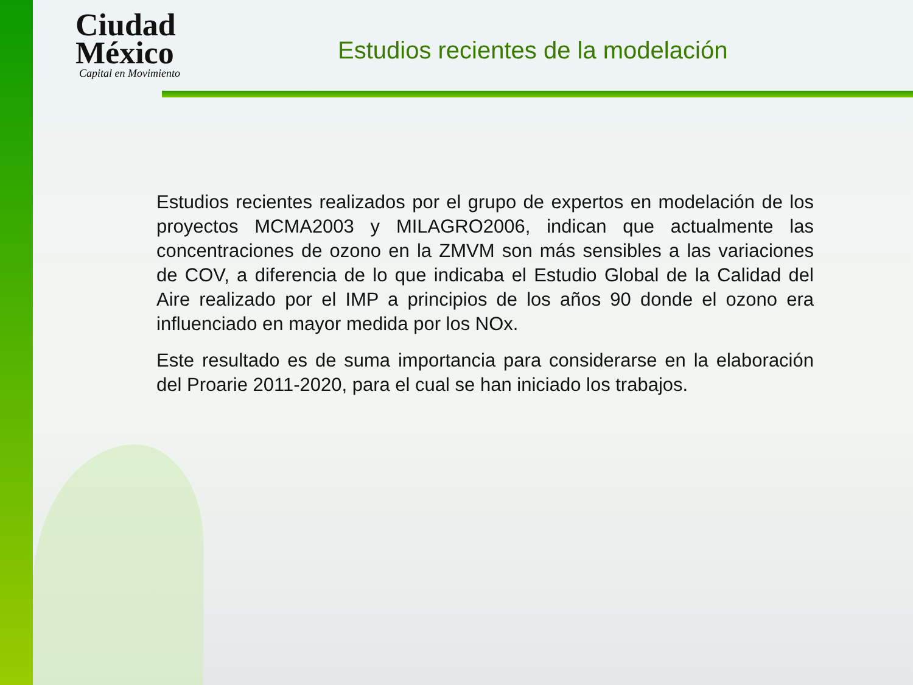Ciudad
México
Capital en Movimiento
Estudios recientes de la modelación
Estudios recientes realizados por el grupo de expertos en modelación de los proyectos MCMA2003 y MILAGRO2006, indican que actualmente las concentraciones de ozono en la ZMVM son más sensibles a las variaciones de COV, a diferencia de lo que indicaba el Estudio Global de la Calidad del Aire realizado por el IMP a principios de los años 90 donde el ozono era influenciado en mayor medida por los NOx.
Este resultado es de suma importancia para considerarse en la elaboración del Proarie 2011-2020, para el cual se han iniciado los trabajos.